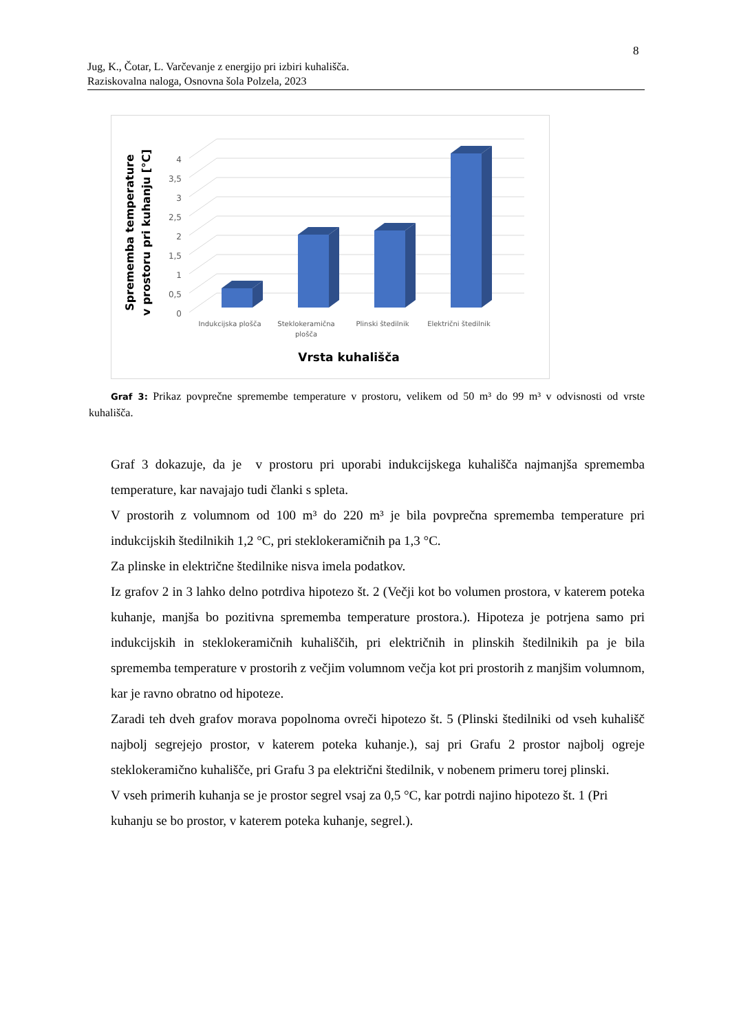8
Jug, K., Čotar, L. Varčevanje z energijo pri izbiri kuhališča.
Raziskovalna naloga, Osnovna šola Polzela, 2023
4
3,5
3
2,5
2
1,5
1
0,5
0
Indukcijska plošča
Steklokeramična
plošča
Plinski štedilnik
Električni štedilnik
Vrsta kuhališča
Sprememba temperature
v prostoru pri kuhanju [°C]
Graf 3: Prikaz povprečne spremembe temperature v prostoru, velikem od 50 m³ do 99 m³ v odvisnosti od vrste kuhališča.
Graf 3 dokazuje, da je v prostoru pri uporabi indukcijskega kuhališča najmanjša sprememba temperature, kar navajajo tudi članki s spleta.
V prostorih z volumnom od 100 m³ do 220 m³ je bila povprečna sprememba temperature pri indukcijskih štedilnikih 1,2 °C, pri steklokeramičnih pa 1,3 °C.
Za plinske in električne štedilnike nisva imela podatkov.
Iz grafov 2 in 3 lahko delno potrdiva hipotezo št. 2 (Večji kot bo volumen prostora, v katerem poteka kuhanje, manjša bo pozitivna sprememba temperature prostora.). Hipoteza je potrjena samo pri indukcijskih in steklokeramičnih kuhališčih, pri električnih in plinskih štedilnikih pa je bila sprememba temperature v prostorih z večjim volumnom večja kot pri prostorih z manjšim volumnom, kar je ravno obratno od hipoteze.
Zaradi teh dveh grafov morava popolnoma ovreči hipotezo št. 5 (Plinski štedilniki od vseh kuhališč najbolj segrejejo prostor, v katerem poteka kuhanje.), saj pri Grafu 2 prostor najbolj ogreje steklokeramično kuhališče, pri Grafu 3 pa električni štedilnik, v nobenem primeru torej plinski.
V vseh primerih kuhanja se je prostor segrel vsaj za 0,5 °C, kar potrdi najino hipotezo št. 1 (Pri kuhanju se bo prostor, v katerem poteka kuhanje, segrel.).